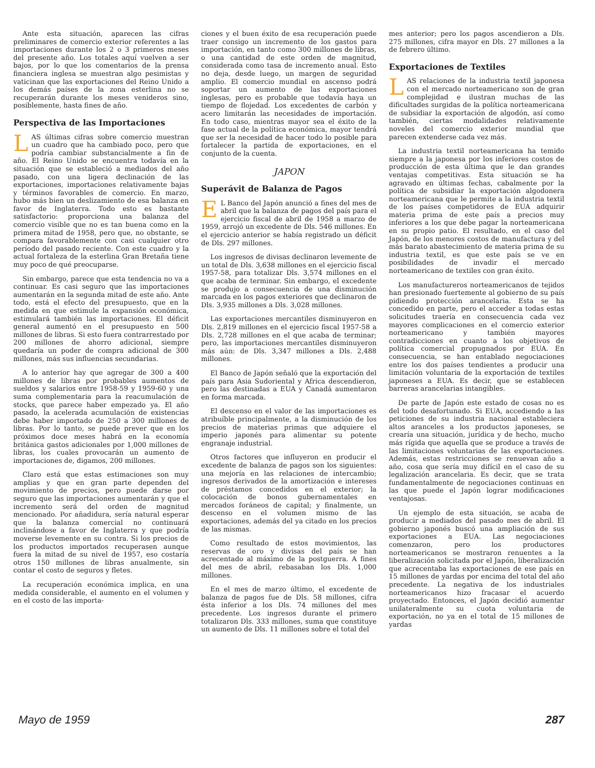Ante esta situación, aparecen las cifras preliminares de comercio exterior referentes a las importaciones durante los 2 o 3 primeros meses del presente año. Los totales aquí vuelven a ser bajos, por lo que los comentarios de la prensa financiera inglesa se muestran algo pesimistas y vaticinan que las exportaciones del Reino Unido a los demás países de la zona esterlina no se recuperarán durante los meses venideros sino, posiblemente, hasta fines de año.
Perspectiva de las Importaciones
LAS últimas cifras sobre comercio muestran un cuadro que ha cambiado poco, pero que podría cambiar substancialmente a fin de año. El Reino Unido se encuentra todavía en la situación que se estableció a mediados del año pasado, con una ligera declinación de las exportaciones, importaciones relativamente bajas y términos favorables de comercio. En marzo, hubo más bien un deslizamiento de esa balanza en favor de Inglaterra. Todo esto es bastante satisfactorio: proporciona una balanza del comercio visible que no es tan buena como en la primera mitad de 1958, pero que, no obstante, se compara favorablemente con casi cualquier otro período del pasado reciente. Con este cuadro y la actual fortaleza de la esterlina Gran Bretaña tiene muy poco de qué preocuparse.
Sin embargo, parece que esta tendencia no va a continuar. Es casi seguro que las importaciones aumentarán en la segunda mitad de este año. Ante todo, está el efecto del presupuesto, que en la medida en que estimule la expansión económica, estimulará también las importaciones. El déficit general aumentó en el presupuesto en 500 millones de libras. Si esto fuera contrarrestado por 200 millones de ahorro adicional, siempre quedaría un poder de compra adicional de 300 millones, más sus influencias secundarias.
A lo anterior hay que agregar de 300 a 400 millones de libras por probables aumentos de sueldos y salarios entre 1958-59 y 1959-60 y una suma complementaria para la reacumulación de stocks, que parece haber empezado ya. El año pasado, la acelerada acumulación de existencias debe haber importado de 250 a 300 millones de libras. Por lo tanto, se puede prever que en los próximos doce meses habrá en la economía británica gastos adicionales por 1,000 millones de libras, los cuales provocarán un aumento de importaciones de, digamos, 200 millones.
Claro está que estas estimaciones son muy amplias y que en gran parte dependen del movimiento de precios, pero puede darse por seguro que las importaciones aumentarán y que el incremento será del orden de magnitud mencionado. Por añadidura, sería natural esperar que la balanza comercial no continuará inclinándose a favor de Inglaterra y que podría moverse levemente en su contra. Si los precios de los productos importados recuperasen aunque fuera la mitad de su nivel de 1957, eso costaría otros 150 millones de libras anualmente, sin contar el costo de seguros y fletes.
La recuperación económica implica, en una medida considerable, el aumento en el volumen y en el costo de las importa-
ciones y el buen éxito de esa recuperación puede traer consigo un incremento de los gastos para importación, en tanto como 300 millones de libras, o una cantidad de este orden de magnitud, considerada como tasa de incremento anual. Esto no deja, desde luego, un margen de seguridad amplio. El comercio mundial en ascenso podrá soportar un aumento de las exportaciones inglesas, pero es probable que todavía haya un tiempo de flojedad. Los excedentes de carbón y acero limitarán las necesidades de importación. En todo caso, mientras mayor sea el éxito de la fase actual de la política económica, mayor tendrá que ser la necesidad de hacer todo lo posible para fortalecer la partida de exportaciones, en el conjunto de la cuenta.
JAPON
Superávit de Balanza de Pagos
EL Banco del Japón anunció a fines del mes de abril que la balanza de pagos del país para el ejercicio fiscal de abril de 1958 a marzo de 1959, arrojó un excedente de Dls. 546 millones. En el ejercicio anterior se había registrado un déficit de Dls. 297 millones.
Los ingresos de divisas declinaron levemente de un total de Dls. 3,638 millones en el ejercicio fiscal 1957-58, para totalizar Dls. 3,574 millones en el que acaba de terminar. Sin embargo, el excedente se produjo a consecuencia de una disminución marcada en los pagos exteriores que declinaron de Dls. 3,935 millones a Dls. 3,028 millones.
Las exportaciones mercantiles disminuyeron en Dls. 2,819 millones en el ejercicio fiscal 1957-58 a Dls. 2,728 millones en el que acaba de terminar; pero, las importaciones mercantiles disminuyeron más aún: de Dls. 3,347 millones a Dls. 2,488 millones.
El Banco de Japón señaló que la exportación del país para Asia Sudoriental y Africa descendieron, pero las destinadas a EUA y Canadá aumentaron en forma marcada.
El descenso en el valor de las importaciones es atribuíble principalmente, a la disminución de los precios de materias primas que adquiere el imperio japonés para alimentar su potente engranaje industrial.
Otros factores que influyeron en producir el excedente de balanza de pagos son los siguientes: una mejoría en las relaciones de intercambio; ingresos derivados de la amortización e intereses de préstamos concedidos en el exterior; la colocación de bonos gubernamentales en mercados foráneos de capital; y finalmente, un descenso en el volumen mismo de las exportaciones, además del ya citado en los precios de las mismas.
Como resultado de estos movimientos, las reservas de oro y divisas del país se han acrecentado al máximo de la postguerra. A fines del mes de abril, rebasaban los Dls. 1,000 millones.
En el mes de marzo último, el excedente de balanza de pagos fue de Dls. 58 millones, cifra ésta inferior a los Dls. 74 millones del mes precedente. Los ingresos durante el primero totalizaron Dls. 333 millones, suma que constituye un aumento de Dls. 11 millones sobre el total del
mes anterior; pero los pagos ascendieron a Dls. 275 millones, cifra mayor en Dls. 27 millones a la de febrero último.
Exportaciones de Textiles
LAS relaciones de la industria textil japonesa con el mercado norteamericano son de gran complejidad e ilustran muchas de las dificultades surgidas de la política norteamericana de subsidiar la exportación de algodón, así como también, ciertas modalidades relativamente noveles del comercio exterior mundial que parecen extenderse cada vez más.
La industria textil norteamericana ha temido siempre a la japonesa por los inferiores costos de producción de esta última que le dan grandes ventajas competitivas. Esta situación se ha agravado en últimas fechas, cabalmente por la política de subsidiar la exportación algodonera norteamericana que le permite a la industria textil de los países competidores de EUA adquirir materia prima de este país a precios muy inferiores a los que debe pagar la norteamericana en su propio patio. El resultado, en el caso del Japón, de los menores costos de manufactura y del más barato abastecimiento de materia prima de su industria textil, es que este país se ve en posibilidades de invadir el mercado norteamericano de textiles con gran éxito.
Los manufactureros norteamericanos de tejidos han presionado fuertemente al gobierno de su país pidiendo protección arancelaria. Esta se ha concedido en parte, pero el acceder a todas estas solicitudes traería en consecuencia cada vez mayores complicaciones en el comercio exterior norteamericano y también mayores contradicciones en cuanto a los objetivos de política comercial propugnados por EUA. En consecuencia, se han entablado negociaciones entre los dos países tendientes a producir una limitación voluntaria de la exportación de textiles japoneses a EUA. Es decir, que se establecen barreras arancelarias intangibles.
De parte de Japón este estado de cosas no es del todo desafortunado. Si EUA, accediendo a las peticiones de su industria nacional estableciera altos aranceles a los productos japoneses, se crearía una situación, jurídica y de hecho, mucho más rígida que aquella que se produce a través de las limitaciones voluntarias de las exportaciones. Además, estas restricciones se renuevan año a año, cosa que sería muy difícil en el caso de su legalización arancelaria. Es decir, que se trata fundamentalmente de negociaciones continuas en las que puede el Japón lograr modificaciones ventajosas.
Un ejemplo de esta situación, se acaba de producir a mediados del pasado mes de abril. El gobierno japonés buscó una ampliación de sus exportaciones a EUA. Las negociaciones comenzaron, pero los productores norteamericanos se mostraron renuentes a la liberalización solicitada por el Japón, liberalización que acrecentaba las exportaciones de ese país en 15 millones de yardas por encima del total del año precedente. La negativa de los industriales norteamericanos hizo fracasar el acuerdo proyectado. Entonces, el Japón decidió aumentar unilateralmente su cuota voluntaria de exportación, no ya en el total de 15 millones de yardas
Mayo de 1959 287